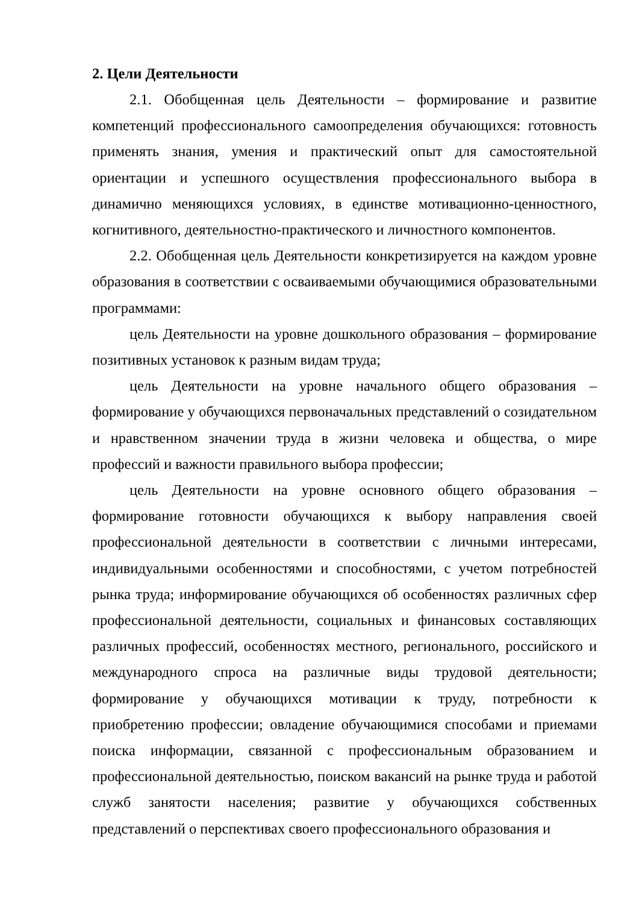2. Цели Деятельности
2.1. Обобщенная цель Деятельности – формирование и развитие компетенций профессионального самоопределения обучающихся: готовность применять знания, умения и практический опыт для самостоятельной ориентации и успешного осуществления профессионального выбора в динамично меняющихся условиях, в единстве мотивационно-ценностного, когнитивного, деятельностно-практического и личностного компонентов.
2.2. Обобщенная цель Деятельности конкретизируется на каждом уровне образования в соответствии с осваиваемыми обучающимися образовательными программами:
цель Деятельности на уровне дошкольного образования – формирование позитивных установок к разным видам труда;
цель Деятельности на уровне начального общего образования – формирование у обучающихся первоначальных представлений о созидательном и нравственном значении труда в жизни человека и общества, о мире профессий и важности правильного выбора профессии;
цель Деятельности на уровне основного общего образования – формирование готовности обучающихся к выбору направления своей профессиональной деятельности в соответствии с личными интересами, индивидуальными особенностями и способностями, с учетом потребностей рынка труда; информирование обучающихся об особенностях различных сфер профессиональной деятельности, социальных и финансовых составляющих различных профессий, особенностях местного, регионального, российского и международного спроса на различные виды трудовой деятельности; формирование у обучающихся мотивации к труду, потребности к приобретению профессии; овладение обучающимися способами и приемами поиска информации, связанной с профессиональным образованием и профессиональной деятельностью, поиском вакансий на рынке труда и работой служб занятости населения; развитие у обучающихся собственных представлений о перспективах своего профессионального образования и